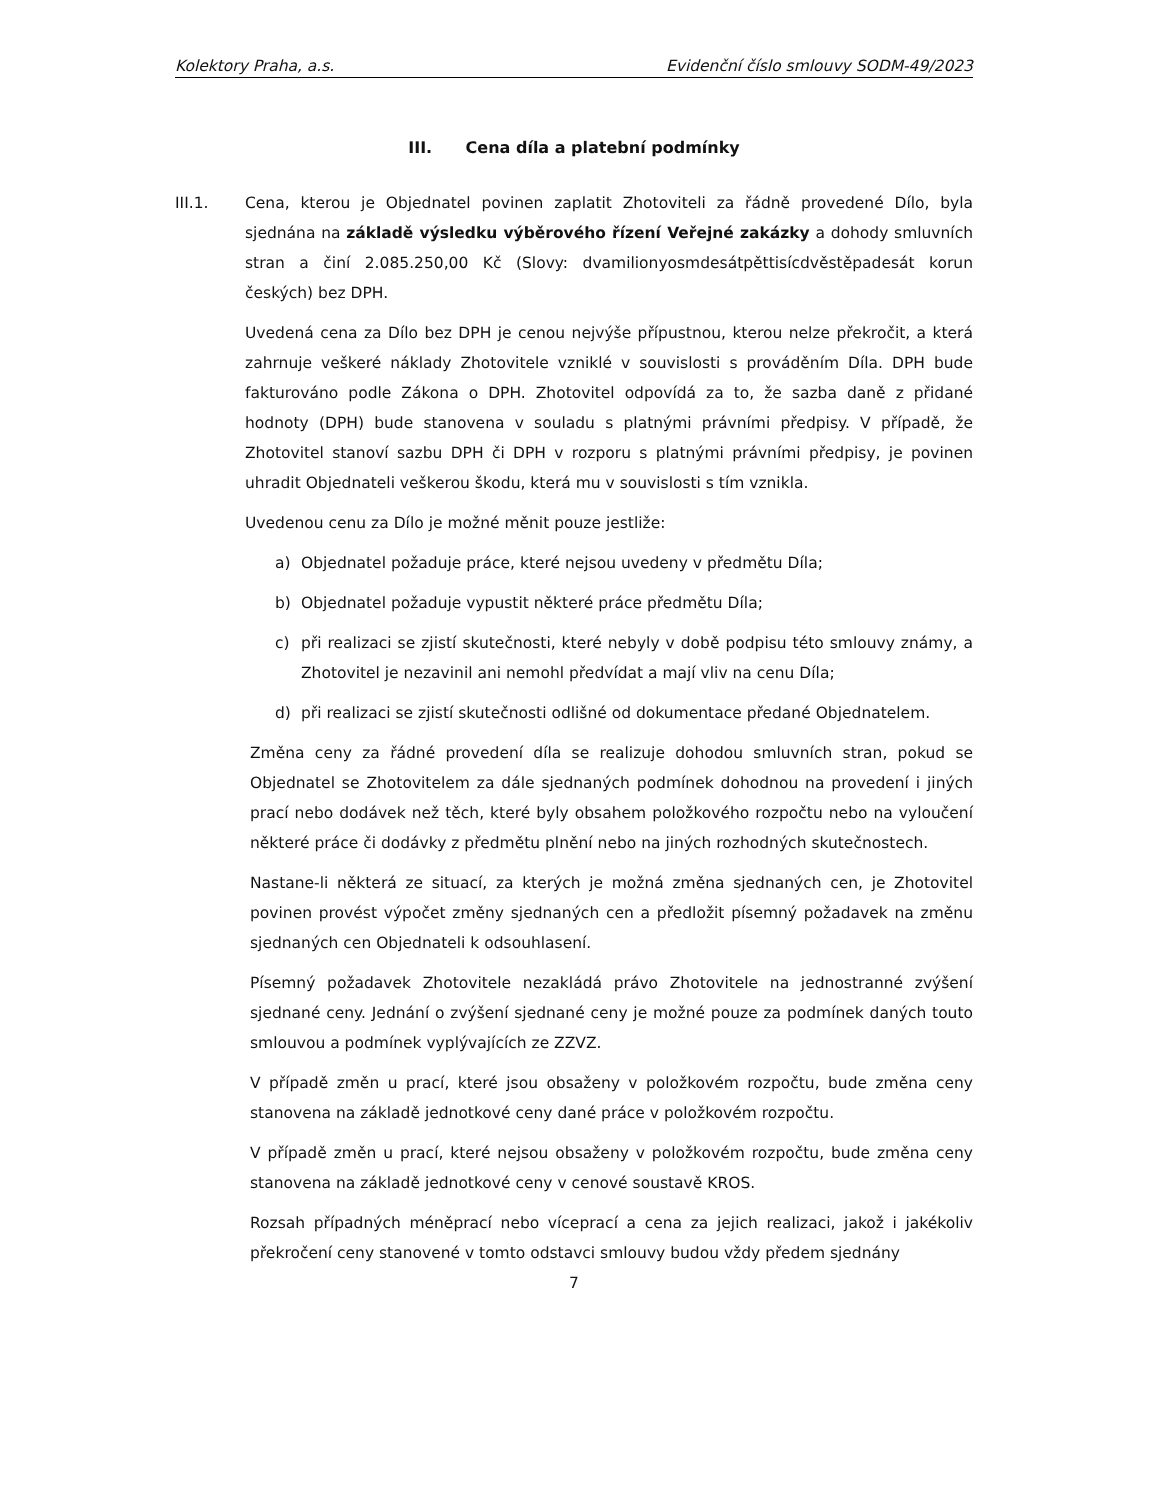Kolektory Praha, a.s. Evidenční číslo smlouvy SODM-49/2023
III. Cena díla a platební podmínky
III.1. Cena, kterou je Objednatel povinen zaplatit Zhotoviteli za řádně provedené Dílo, byla sjednána na základě výsledku výběrového řízení Veřejné zakázky a dohody smluvních stran a činí 2.085.250,00 Kč (Slovy: dvamilionyosmdesátpěttisícdvěstěpadesát korun českých) bez DPH.
Uvedená cena za Dílo bez DPH je cenou nejvýše přípustnou, kterou nelze překročit, a která zahrnuje veškeré náklady Zhotovitele vzniklé v souvislosti s prováděním Díla. DPH bude fakturováno podle Zákona o DPH. Zhotovitel odpovídá za to, že sazba daně z přidané hodnoty (DPH) bude stanovena v souladu s platnými právními předpisy. V případě, že Zhotovitel stanoví sazbu DPH či DPH v rozporu s platnými právními předpisy, je povinen uhradit Objednateli veškerou škodu, která mu v souvislosti s tím vznikla.
Uvedenou cenu za Dílo je možné měnit pouze jestliže:
a) Objednatel požaduje práce, které nejsou uvedeny v předmětu Díla;
b) Objednatel požaduje vypustit některé práce předmětu Díla;
c) při realizaci se zjistí skutečnosti, které nebyly v době podpisu této smlouvy známy, a Zhotovitel je nezavinil ani nemohl předvídat a mají vliv na cenu Díla;
d) při realizaci se zjistí skutečnosti odlišné od dokumentace předané Objednatelem.
Změna ceny za řádné provedení díla se realizuje dohodou smluvních stran, pokud se Objednatel se Zhotovitelem za dále sjednaných podmínek dohodnou na provedení i jiných prací nebo dodávek než těch, které byly obsahem položkového rozpočtu nebo na vyloučení některé práce či dodávky z předmětu plnění nebo na jiných rozhodných skutečnostech.
Nastane-li některá ze situací, za kterých je možná změna sjednaných cen, je Zhotovitel povinen provést výpočet změny sjednaných cen a předložit písemný požadavek na změnu sjednaných cen Objednateli k odsouhlasení.
Písemný požadavek Zhotovitele nezakládá právo Zhotovitele na jednostranné zvýšení sjednané ceny. Jednání o zvýšení sjednané ceny je možné pouze za podmínek daných touto smlouvou a podmínek vyplývajících ze ZZVZ.
V případě změn u prací, které jsou obsaženy v položkovém rozpočtu, bude změna ceny stanovena na základě jednotkové ceny dané práce v položkovém rozpočtu.
V případě změn u prací, které nejsou obsaženy v položkovém rozpočtu, bude změna ceny stanovena na základě jednotkové ceny v cenové soustavě KROS.
Rozsah případných méněprací nebo víceprací a cena za jejich realizaci, jakož i jakékoliv překročení ceny stanovené v tomto odstavci smlouvy budou vždy předem sjednány
7